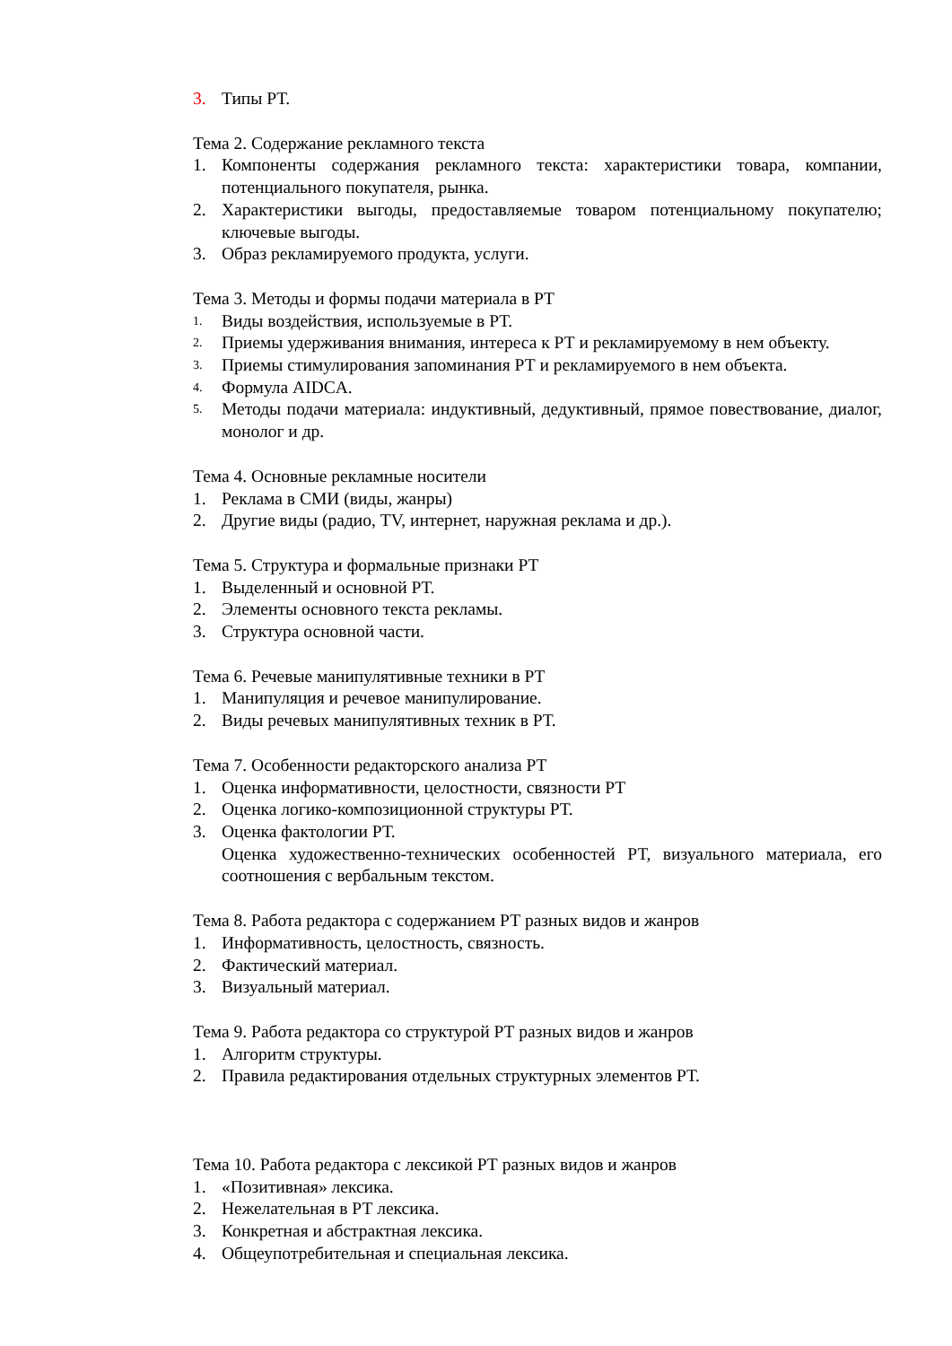3. Типы РТ.
Тема 2. Содержание рекламного текста
1. Компоненты содержания рекламного текста: характеристики товара, компании, потенциального покупателя, рынка.
2. Характеристики выгоды, предоставляемые товаром потенциальному покупателю; ключевые выгоды.
3. Образ рекламируемого продукта, услуги.
Тема 3. Методы и формы подачи материала в РТ
1. Виды воздействия, используемые в РТ.
2. Приемы удерживания внимания, интереса к РТ и рекламируемому в нем объекту.
3. Приемы стимулирования запоминания РТ и рекламируемого в нем объекта.
4. Формула AIDCA.
5. Методы подачи материала: индуктивный, дедуктивный, прямое повествование, диалог, монолог и др.
Тема 4. Основные рекламные носители
1. Реклама в СМИ (виды, жанры)
2. Другие виды (радио, TV, интернет, наружная реклама и др.).
Тема 5. Структура и формальные признаки РТ
1. Выделенный и основной РТ.
2. Элементы основного текста рекламы.
3. Структура основной части.
Тема 6. Речевые манипулятивные техники в РТ
1. Манипуляция и речевое манипулирование.
2. Виды речевых манипулятивных техник в РТ.
Тема 7. Особенности редакторского анализа РТ
1. Оценка информативности, целостности, связности РТ
2. Оценка логико-композиционной структуры РТ.
3. Оценка фактологии РТ.
Оценка художественно-технических особенностей РТ, визуального материала, его соотношения с вербальным текстом.
Тема 8. Работа редактора с содержанием РТ разных видов и жанров
1. Информативность, целостность, связность.
2. Фактический материал.
3. Визуальный материал.
Тема 9. Работа редактора со структурой РТ разных видов и жанров
1. Алгоритм структуры.
2. Правила редактирования отдельных структурных элементов РТ.
Тема 10. Работа редактора с лексикой РТ разных видов и жанров
1. «Позитивная» лексика.
2. Нежелательная в РТ лексика.
3. Конкретная и абстрактная лексика.
4. Общеупотребительная и специальная лексика.